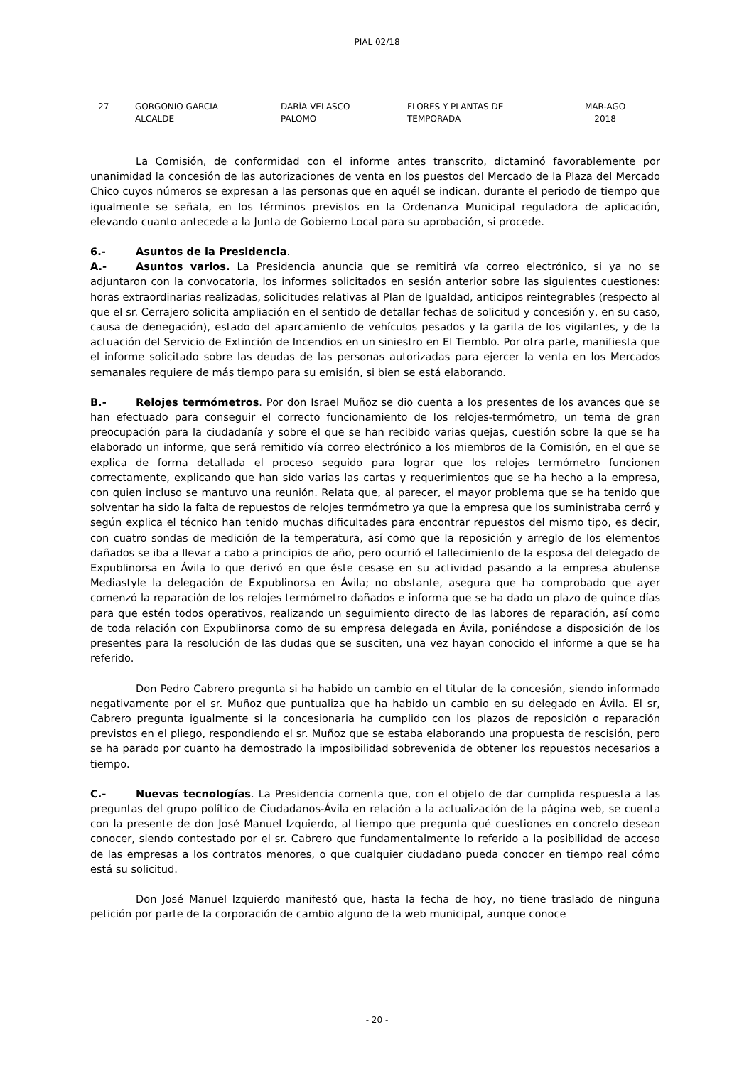PIAL 02/18
| 27 | GORGONIO GARCIA ALCALDE | DARÍA VELASCO PALOMO | FLORES Y PLANTAS DE TEMPORADA | MAR-AGO 2018 |
La Comisión, de conformidad con el informe antes transcrito, dictaminó favorablemente por unanimidad la concesión de las autorizaciones de venta en los puestos del Mercado de la Plaza del Mercado Chico cuyos números se expresan a las personas que en aquél se indican, durante el periodo de tiempo que igualmente se señala, en los términos previstos en la Ordenanza Municipal reguladora de aplicación, elevando cuanto antecede a la Junta de Gobierno Local para su aprobación, si procede.
6.- Asuntos de la Presidencia.
A.- Asuntos varios. La Presidencia anuncia que se remitirá vía correo electrónico, si ya no se adjuntaron con la convocatoria, los informes solicitados en sesión anterior sobre las siguientes cuestiones: horas extraordinarias realizadas, solicitudes relativas al Plan de Igualdad, anticipos reintegrables (respecto al que el sr. Cerrajero solicita ampliación en el sentido de detallar fechas de solicitud y concesión y, en su caso, causa de denegación), estado del aparcamiento de vehículos pesados y la garita de los vigilantes, y de la actuación del Servicio de Extinción de Incendios en un siniestro en El Tiemblo. Por otra parte, manifiesta que el informe solicitado sobre las deudas de las personas autorizadas para ejercer la venta en los Mercados semanales requiere de más tiempo para su emisión, si bien se está elaborando.
B.- Relojes termómetros. Por don Israel Muñoz se dio cuenta a los presentes de los avances que se han efectuado para conseguir el correcto funcionamiento de los relojes-termómetro, un tema de gran preocupación para la ciudadanía y sobre el que se han recibido varias quejas, cuestión sobre la que se ha elaborado un informe, que será remitido vía correo electrónico a los miembros de la Comisión, en el que se explica de forma detallada el proceso seguido para lograr que los relojes termómetro funcionen correctamente, explicando que han sido varias las cartas y requerimientos que se ha hecho a la empresa, con quien incluso se mantuvo una reunión. Relata que, al parecer, el mayor problema que se ha tenido que solventar ha sido la falta de repuestos de relojes termómetro ya que la empresa que los suministraba cerró y según explica el técnico han tenido muchas dificultades para encontrar repuestos del mismo tipo, es decir, con cuatro sondas de medición de la temperatura, así como que la reposición y arreglo de los elementos dañados se iba a llevar a cabo a principios de año, pero ocurrió el fallecimiento de la esposa del delegado de Expublinorsa en Ávila lo que derivó en que éste cesase en su actividad pasando a la empresa abulense Mediastyle la delegación de Expublinorsa en Ávila; no obstante, asegura que ha comprobado que ayer comenzó la reparación de los relojes termómetro dañados e informa que se ha dado un plazo de quince días para que estén todos operativos, realizando un seguimiento directo de las labores de reparación, así como de toda relación con Expublinorsa como de su empresa delegada en Ávila, poniéndose a disposición de los presentes para la resolución de las dudas que se susciten, una vez hayan conocido el informe a que se ha referido.
Don Pedro Cabrero pregunta si ha habido un cambio en el titular de la concesión, siendo informado negativamente por el sr. Muñoz que puntualiza que ha habido un cambio en su delegado en Ávila. El sr, Cabrero pregunta igualmente si la concesionaria ha cumplido con los plazos de reposición o reparación previstos en el pliego, respondiendo el sr. Muñoz que se estaba elaborando una propuesta de rescisión, pero se ha parado por cuanto ha demostrado la imposibilidad sobrevenida de obtener los repuestos necesarios a tiempo.
C.- Nuevas tecnologías. La Presidencia comenta que, con el objeto de dar cumplida respuesta a las preguntas del grupo político de Ciudadanos-Ávila en relación a la actualización de la página web, se cuenta con la presente de don José Manuel Izquierdo, al tiempo que pregunta qué cuestiones en concreto desean conocer, siendo contestado por el sr. Cabrero que fundamentalmente lo referido a la posibilidad de acceso de las empresas a los contratos menores, o que cualquier ciudadano pueda conocer en tiempo real cómo está su solicitud.
Don José Manuel Izquierdo manifestó que, hasta la fecha de hoy, no tiene traslado de ninguna petición por parte de la corporación de cambio alguno de la web municipal, aunque conoce
- 20 -